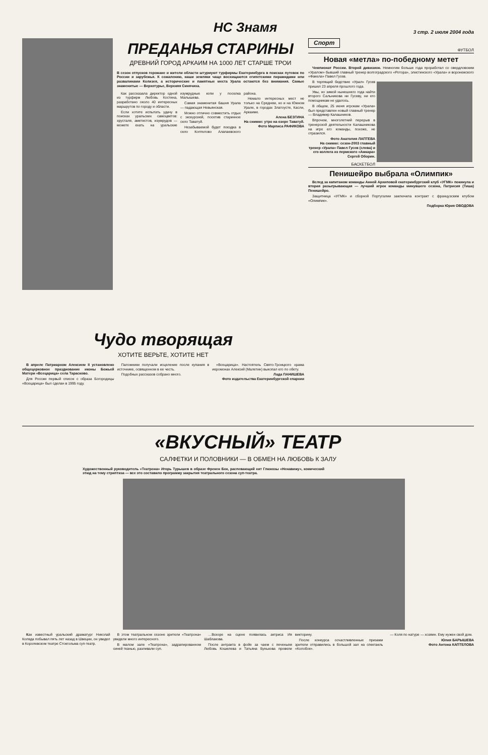НС Знамя 3 стр. 2 июля 2004 года
ПРЕДАНЬЯ СТАРИНЫ
ДРЕВНИЙ ГОРОД АРКАИМ НА 1000 ЛЕТ СТАРШЕ ТРОИ
В сезон отпусков горожане и жители области штурмуют турфирмы Екатеринбурга в поисках путевок по России и зарубежья. К сожалению, наши земляки чаще восхищаются египетскими пирамидами или развалинами Колизея, а исторические и памятные места Урала остаются без внимания. Самые знаменитые — Верхотурье, Верхняя Синячиха.
Как рассказала директор одной из турфирм Любовь Костина, разработано около 40 интересных маршрутов по городу и области.
Если хотите испытать удачу в поисках уральских самоцветов: хрусталя, аметистов, изумрудов — можете ехать на уральские изумрудные копи у поселка Малышева.
Самая знаменитая башня Урала — падающая Невьянская.
Можно отлично совместить отдых с экскурсией, посетив старинное село Таватуй.
Незабываемой будет поездка в село Коптелово Алапаевского района.
Немало интересных мест не только на Среднем, но и на Южном Урале, в городах Златоусте, Касли, Аркаиме.
Алена БЕЗГИНА
На снимке: утро на озере Таватуй.
Фото Марписа РАФИКОВА
Чудо творящая
ХОТИТЕ ВЕРЬТЕ, ХОТИТЕ НЕТ
В апреле Патриархом Алексием II установлено общецерковное празднование иконы Божьей Матери «Всецарица» села Тарасково.
Для России первый список с образа Богородицы «Всецарица» был сделан в 1995 году.
Паломники получали исцеление после купания в источнике, освященном в ее честь.
Подобных рассказов собрано много.
«Всецарица». Настоятель Свято-Троицкого храма иеромонах Алексий (Малетин) выкопал его по обету.
Лада ПАНИШЕВА
Фото издательства Екатеринбургской епархии
Спорт
ФУТБОЛ
Новая «метла» по-победному метет
Чемпионат России. Второй дивизион. Немногим больше года проработал со свердловским «Уралом» бывший главный тренер волгоградского «Ротора», элистинского «Урала» и воронежского «Факела» Павел Гусев.
В терпящий бедствие «Урал» Гусев пришел 23 апреля прошлого года.
Увы, но зимой нынешнего года найти второго Сальникова ни Гусеву, ни его помощникам не удалось.
В общем, 25 июня игрокам «Урала» был представлен новый главный тренер — Владимир Калашников.
Впрочем, многолетний перерыв в тренерской деятельности Калашникова на игре его команды, похоже, не отразился.
Фото Анатолия ЛАПТЕВА
На снимке: сезон-2003 главный тренер «Урала» Павел Гусев (слева) и его коллега из пермского «Амкара» Сергей Оборин.
БАСКЕТБОЛ
Пенишейро выбрала «Олимпик»
Вслед за капитаном команды Анной Архиповой екатеринбургский клуб «УГМК» покинула и вторая разыгрывающая — лучший игрок команды минувшего сезона, Патрисия (Тиша) Пенишейро.
Защитница «УГМК» и сборной Португалии заключила контракт с французским клубом «Олимпик».
Подборка Юрия ОВОДОВА
«ВКУСНЫЙ» ТЕАТР
САЛФЕТКИ И ПОЛОВНИКИ — В ОБМЕН НА ЛЮБОВЬ К ЗАЛУ
Художественный руководитель «Театрона» Игорь Турышев в образе Фрекен Бок, распевающий хит Глюкозы «Ненавижу», комический этюд на тему стриптиза — все это составило программу закрытия театрального сезона суп-театра.
Как известный уральский драматург Николай Коляда побывал пять лет назад в Швеции, он увидел в Королевском театре Стокгольма суп-театр.
В этом театральном сезоне зрители «Театрона» увидели много интересного.
В малом зале «Театрона», задрапированном синей тканью, разливали суп.
…Вскоре на сцене появилась актриса Ия Шаблакова.
После антракта в фойе за чаем с печеньем Любовь Кошелева и Татьяна Бунькова провели викторину.
После конкурса осчастливленные призами зрители отправились в большой зал на спектакль «Колобок».
— Коля по натуре — хозяин. Ему нужен свой дом.
Юлия БАРЫШЕВА
Фото Антона КАПТЕЛОВА